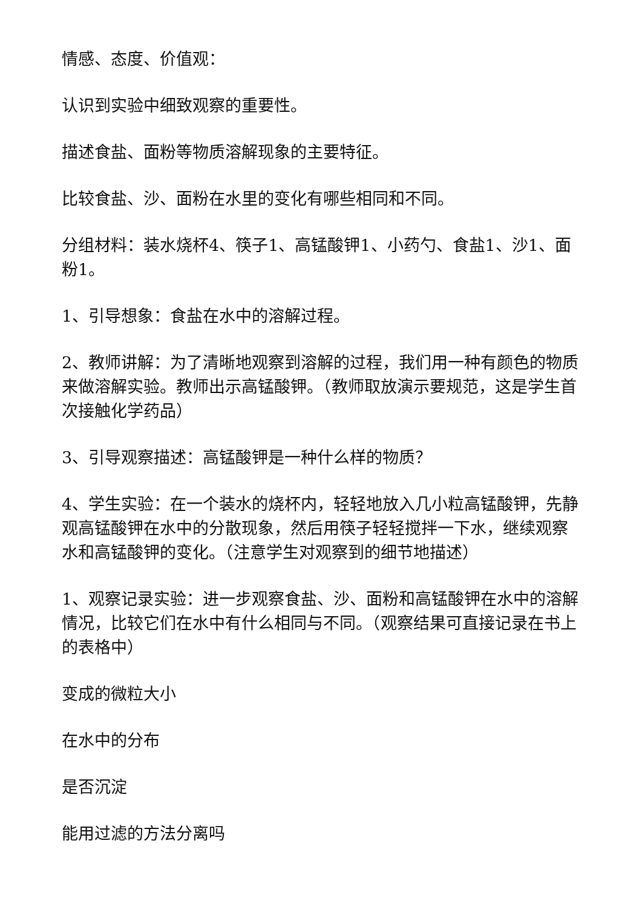情感、态度、价值观：
认识到实验中细致观察的重要性。
描述食盐、面粉等物质溶解现象的主要特征。
比较食盐、沙、面粉在水里的变化有哪些相同和不同。
分组材料：装水烧杯4、筷子1、高锰酸钾1、小药勺、食盐1、沙1、面粉1。
1、引导想象：食盐在水中的溶解过程。
2、教师讲解：为了清晰地观察到溶解的过程，我们用一种有颜色的物质来做溶解实验。教师出示高锰酸钾。（教师取放演示要规范，这是学生首次接触化学药品）
3、引导观察描述：高锰酸钾是一种什么样的物质？
4、学生实验：在一个装水的烧杯内，轻轻地放入几小粒高锰酸钾，先静观高锰酸钾在水中的分散现象，然后用筷子轻轻搅拌一下水，继续观察水和高锰酸钾的变化。（注意学生对观察到的细节地描述）
1、观察记录实验：进一步观察食盐、沙、面粉和高锰酸钾在水中的溶解情况，比较它们在水中有什么相同与不同。（观察结果可直接记录在书上的表格中）
变成的微粒大小
在水中的分布
是否沉淀
能用过滤的方法分离吗